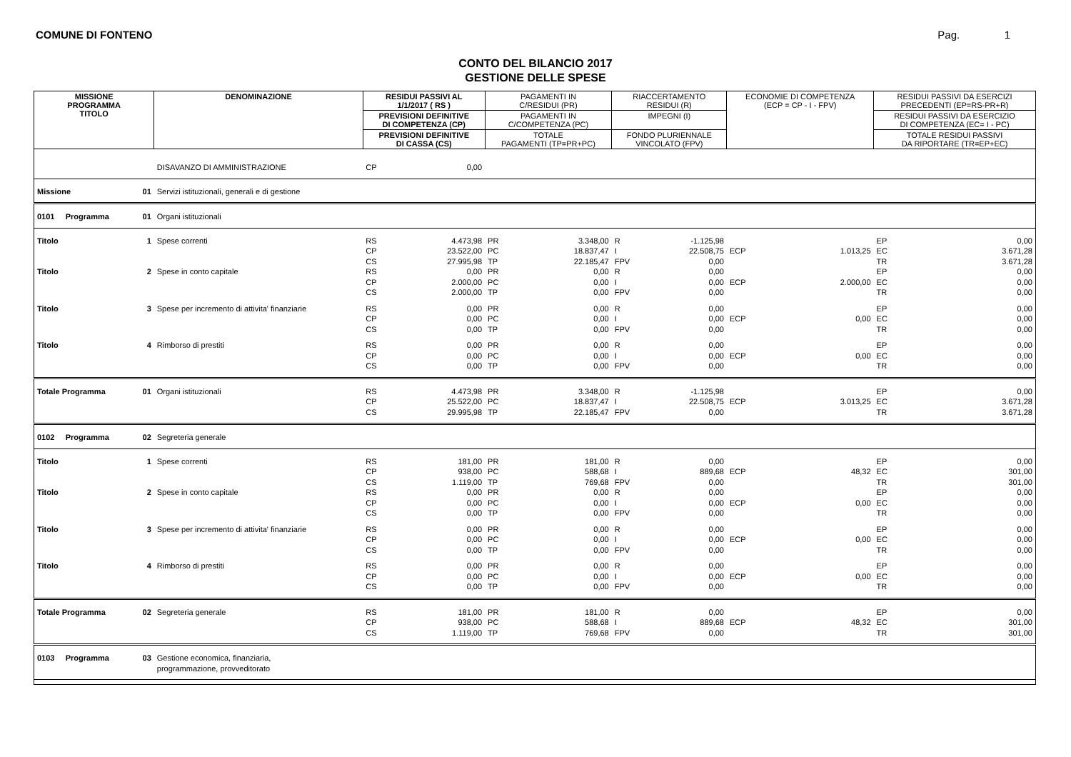COMUNE DI FONTENO Pag. 1
CONTO DEL BILANCIO 2017
GESTIONE DELLE SPESE
| MISSIONE PROGRAMMA TITOLO | | DENOMINAZIONE | | RESIDUI PASSIVI AL 1/1/2017 ( RS ) | | PAGAMENTI IN C/RESIDUI (PR) | | RIACCERTAMENTO RESIDUI (R) | | ECONOMIE DI COMPETENZA (ECP = CP - I - FPV) | | RESIDUI PASSIVI DA ESERCIZI PRECEDENTI (EP=RS-PR+R) | |
| --- | --- | --- | --- | --- | --- | --- | --- | --- | --- | --- | --- | --- | --- |
| | | | | PREVISIONI DEFINITIVE DI COMPETENZA (CP) | | PAGAMENTI IN C/COMPETENZA (PC) | | IMPEGNI (I) | | | | RESIDUI PASSIVI DA ESERCIZIO DI COMPETENZA (EC= I - PC) | |
| | | | | PREVISIONI DEFINITIVE DI CASSA (CS) | | TOTALE PAGAMENTI (TP=PR+PC) | | FONDO PLURIENNALE VINCOLATO (FPV) | | | | TOTALE RESIDUI PASSIVI DA RIPORTARE (TR=EP+EC) | |
| | | DISAVANZO DI AMMINISTRAZIONE | | CP | 0,00 | | | | | | | | |
| Missione | 01 | Servizi istituzionali, generali e di gestione | | | | | | | | | | | |
| 0101 Programma | 01 | Organi istituzionali | | | | | | | | | | | |
| Titolo | 1 | Spese correnti | | RS CP CS | 4.473,98 23.522,00 27.995,98 | PR PC TP | 3.348,00 18.837,47 22.185,47 | R I FPV | -1.125,98 22.508,75 0,00 | ECP | 1.013,25 | EP EC TR | 0,00 3.671,28 3.671,28 |
| Titolo | 2 | Spese in conto capitale | | RS CP CS | 0,00 2.000,00 2.000,00 | PR PC TP | 0,00 0,00 0,00 | R I FPV | 0,00 0,00 0,00 | ECP | 2.000,00 | EP EC TR | 0,00 0,00 0,00 |
| Titolo | 3 | Spese per incremento di attivita' finanziarie | | RS CP CS | 0,00 0,00 0,00 | PR PC TP | 0,00 0,00 0,00 | R I FPV | 0,00 0,00 0,00 | ECP | 0,00 | EP EC TR | 0,00 0,00 0,00 |
| Titolo | 4 | Rimborso di prestiti | | RS CP CS | 0,00 0,00 0,00 | PR PC TP | 0,00 0,00 0,00 | R I FPV | 0,00 0,00 0,00 | ECP | 0,00 | EP EC TR | 0,00 0,00 0,00 |
| Totale Programma | 01 | Organi istituzionali | | RS CP CS | 4.473,98 25.522,00 29.995,98 | PR PC TP | 3.348,00 18.837,47 22.185,47 | R I FPV | -1.125,98 22.508,75 0,00 | ECP | 3.013,25 | EP EC TR | 0,00 3.671,28 3.671,28 |
| 0102 Programma | 02 | Segreteria generale | | | | | | | | | | | |
| Titolo | 1 | Spese correnti | | RS CP CS | 181,00 938,00 1.119,00 | PR PC TP | 181,00 588,68 769,68 | R I FPV | 0,00 889,68 0,00 | ECP | 48,32 | EP EC TR | 0,00 301,00 301,00 |
| Titolo | 2 | Spese in conto capitale | | RS CP CS | 0,00 0,00 0,00 | PR PC TP | 0,00 0,00 0,00 | R I FPV | 0,00 0,00 0,00 | ECP | 0,00 | EP EC TR | 0,00 0,00 0,00 |
| Titolo | 3 | Spese per incremento di attivita' finanziarie | | RS CP CS | 0,00 0,00 0,00 | PR PC TP | 0,00 0,00 0,00 | R I FPV | 0,00 0,00 0,00 | ECP | 0,00 | EP EC TR | 0,00 0,00 0,00 |
| Titolo | 4 | Rimborso di prestiti | | RS CP CS | 0,00 0,00 0,00 | PR PC TP | 0,00 0,00 0,00 | R I FPV | 0,00 0,00 0,00 | ECP | 0,00 | EP EC TR | 0,00 0,00 0,00 |
| Totale Programma | 02 | Segreteria generale | | RS CP CS | 181,00 938,00 1.119,00 | PR PC TP | 181,00 588,68 769,68 | R I FPV | 0,00 889,68 0,00 | ECP | 48,32 | EP EC TR | 0,00 301,00 301,00 |
| 0103 Programma | 03 | Gestione economica, finanziaria, programmazione, provveditorato | | | | | | | | | | | |